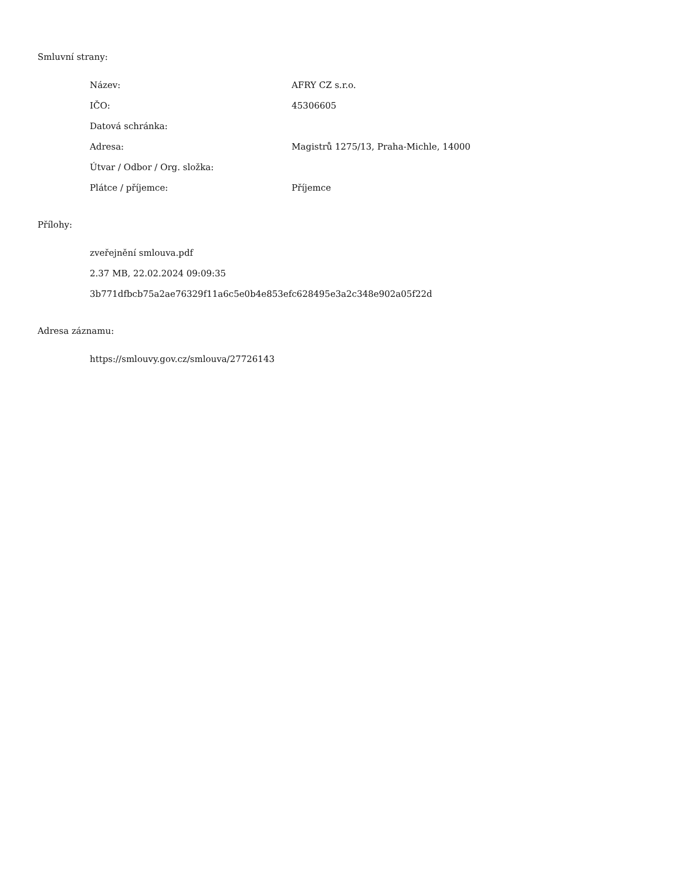Smluvní strany:
| Název: | AFRY CZ s.r.o. |
| IČO: | 45306605 |
| Datová schránka: | |
| Adresa: | Magistrů 1275/13, Praha-Michle, 14000 |
| Útvar / Odbor / Org. složka: | |
| Plátce / příjemce: | Příjemce |
Přílohy:
zveřejnění smlouva.pdf
2.37 MB, 22.02.2024 09:09:35
3b771dfbcb75a2ae76329f11a6c5e0b4e853efc628495e3a2c348e902a05f22d
Adresa záznamu:
https://smlouvy.gov.cz/smlouva/27726143